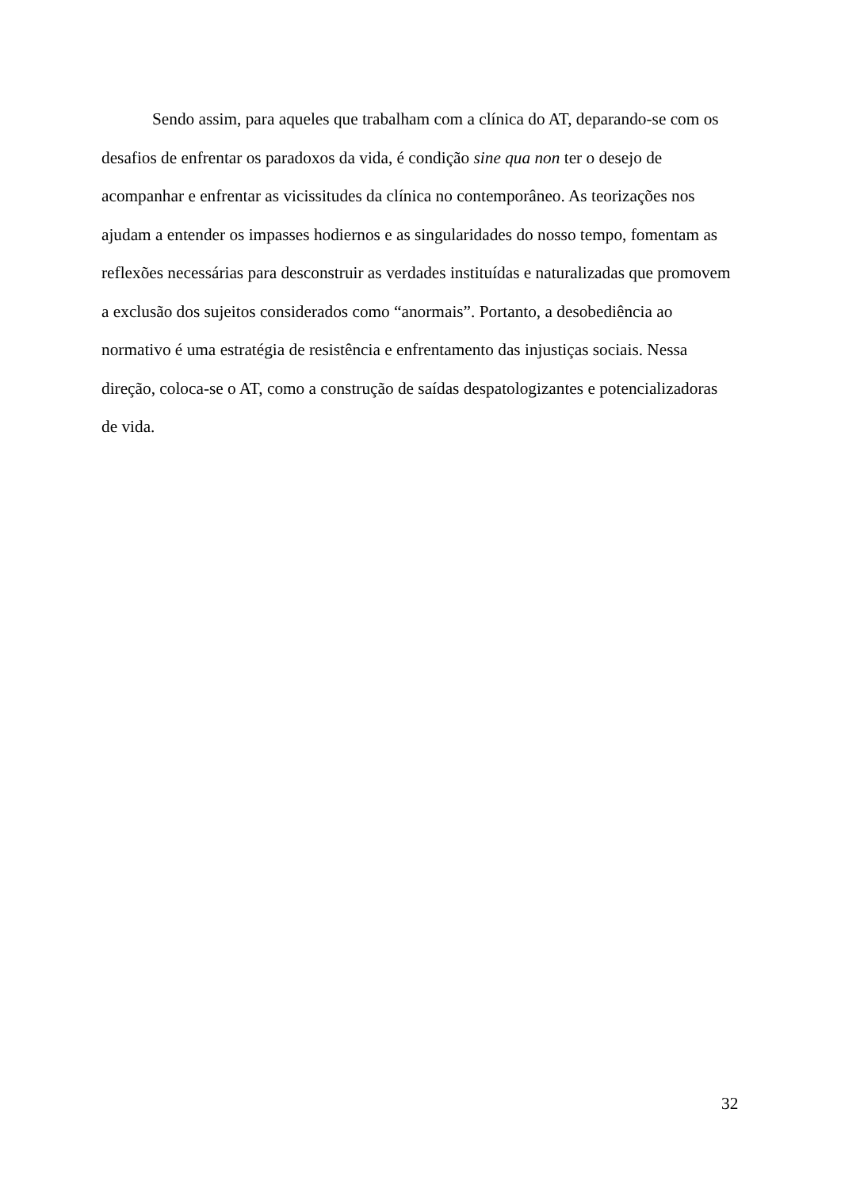Sendo assim, para aqueles que trabalham com a clínica do AT, deparando-se com os desafios de enfrentar os paradoxos da vida, é condição sine qua non ter o desejo de acompanhar e enfrentar as vicissitudes da clínica no contemporâneo. As teorizações nos ajudam a entender os impasses hodiernos e as singularidades do nosso tempo, fomentam as reflexões necessárias para desconstruir as verdades instituídas e naturalizadas que promovem a exclusão dos sujeitos considerados como “anormais”. Portanto, a desobediência ao normativo é uma estratégia de resistência e enfrentamento das injustiças sociais. Nessa direção, coloca-se o AT, como a construção de saídas despatologizantes e potencializadoras de vida.
32